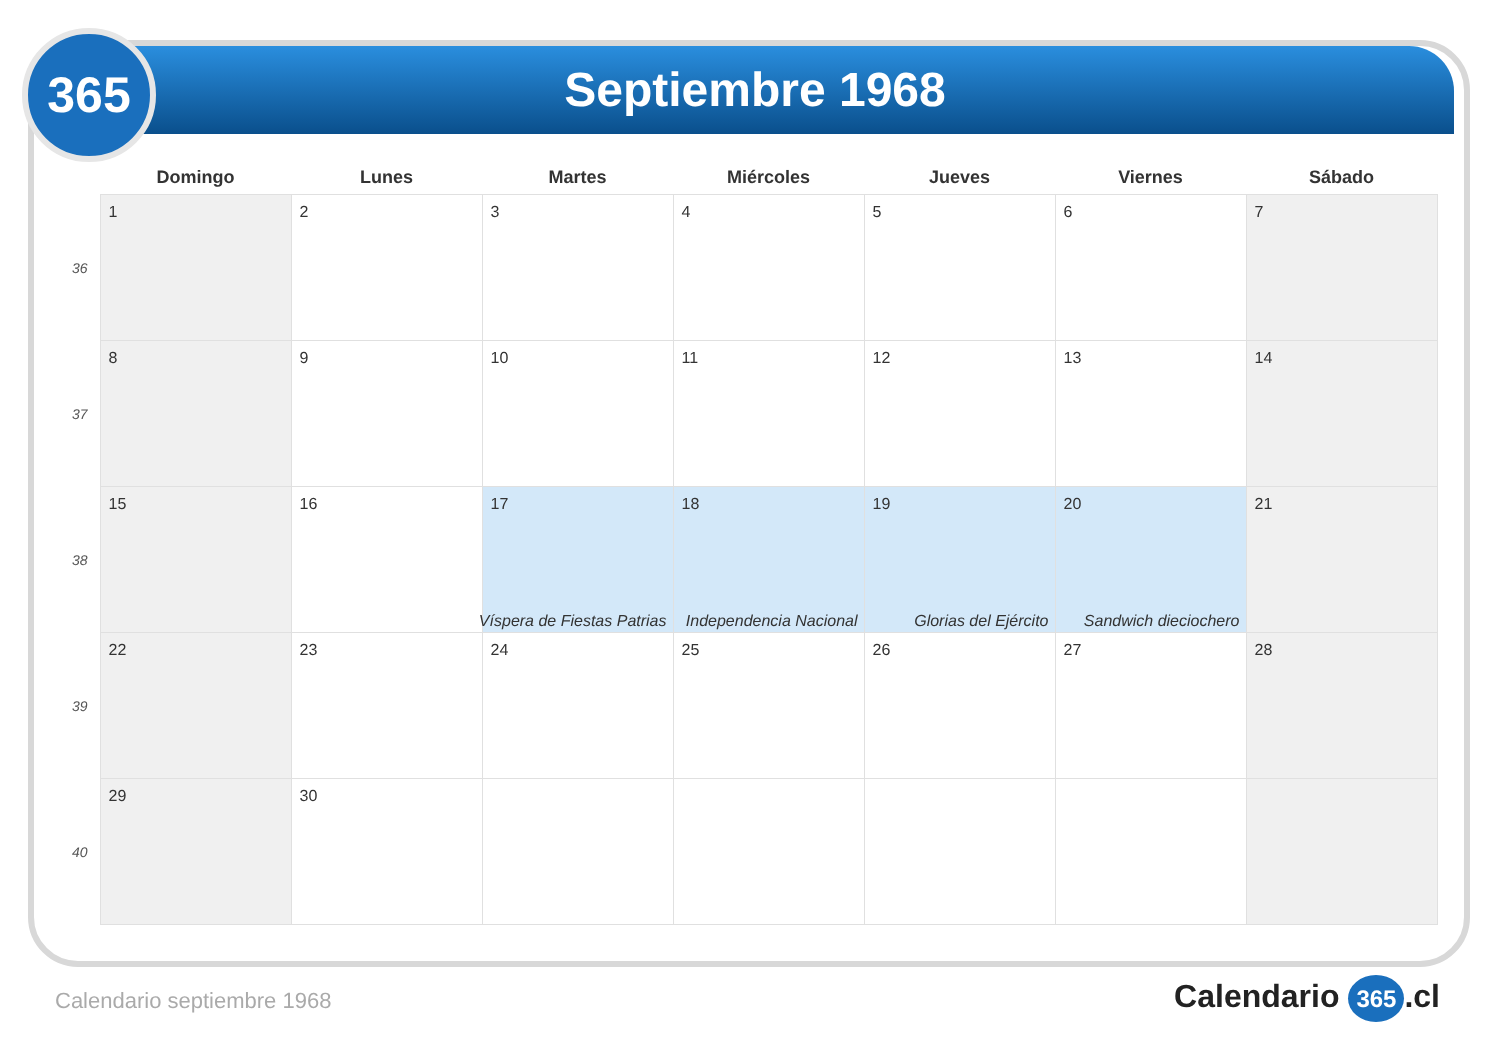365
Septiembre 1968
| | Domingo | Lunes | Martes | Miércoles | Jueves | Viernes | Sábado |
| --- | --- | --- | --- | --- | --- | --- | --- |
| 36 | 1 | 2 | 3 | 4 | 5 | 6 | 7 |
| 37 | 8 | 9 | 10 | 11 | 12 | 13 | 14 |
| 38 | 15 | 16 | 17 Víspera de Fiestas Patrias | 18 Independencia Nacional | 19 Glorias del Ejército | 20 Sandwich dieciochero | 21 |
| 39 | 22 | 23 | 24 | 25 | 26 | 27 | 28 |
| 40 | 29 | 30 | | | | | |
Calendario septiembre 1968 Calendario 365.cl